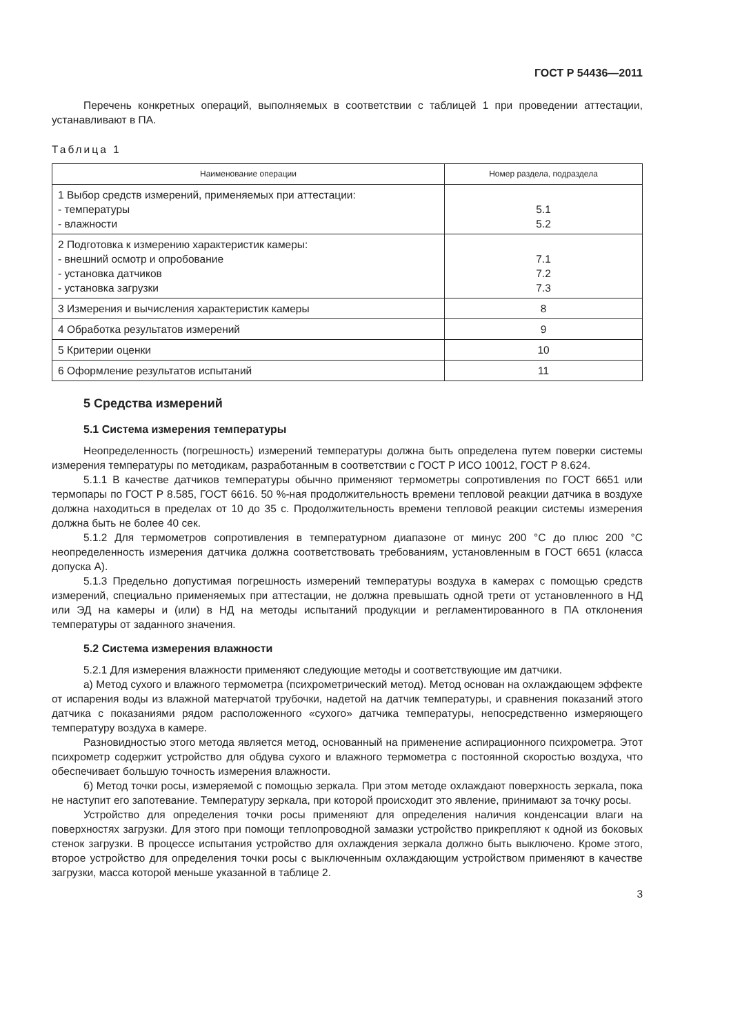ГОСТ Р 54436—2011
Перечень конкретных операций, выполняемых в соответствии с таблицей 1 при проведении аттестации, устанавливают в ПА.
Таблица 1
| Наименование операции | Номер раздела, подраздела |
| --- | --- |
| 1 Выбор средств измерений, применяемых при аттестации: - температуры - влажности | 5.1 5.2 |
| 2 Подготовка к измерению характеристик камеры: - внешний осмотр и опробование - установка датчиков - установка загрузки | 7.1 7.2 7.3 |
| 3 Измерения и вычисления характеристик камеры | 8 |
| 4 Обработка результатов измерений | 9 |
| 5 Критерии оценки | 10 |
| 6 Оформление результатов испытаний | 11 |
5 Средства измерений
5.1 Система измерения температуры
Неопределенность (погрешность) измерений температуры должна быть определена путем поверки системы измерения температуры по методикам, разработанным в соответствии с ГОСТ Р ИСО 10012, ГОСТ Р 8.624.
5.1.1 В качестве датчиков температуры обычно применяют термометры сопротивления по ГОСТ 6651 или термопары по ГОСТ Р 8.585, ГОСТ 6616. 50 %-ная продолжительность времени тепловой реакции датчика в воздухе должна находиться в пределах от 10 до 35 с. Продолжительность времени тепловой реакции системы измерения должна быть не более 40 сек.
5.1.2 Для термометров сопротивления в температурном диапазоне от минус 200 °С до плюс 200 °С неопределенность измерения датчика должна соответствовать требованиям, установленным в ГОСТ 6651 (класса допуска А).
5.1.3 Предельно допустимая погрешность измерений температуры воздуха в камерах с помощью средств измерений, специально применяемых при аттестации, не должна превышать одной трети от установленного в НД или ЭД на камеры и (или) в НД на методы испытаний продукции и регламентированного в ПА отклонения температуры от заданного значения.
5.2 Система измерения влажности
5.2.1 Для измерения влажности применяют следующие методы и соответствующие им датчики.
а) Метод сухого и влажного термометра (психрометрический метод). Метод основан на охлаждающем эффекте от испарения воды из влажной матерчатой трубочки, надетой на датчик температуры, и сравнения показаний этого датчика с показаниями рядом расположенного «сухого» датчика температуры, непосредственно измеряющего температуру воздуха в камере.
Разновидностью этого метода является метод, основанный на применение аспирационного психрометра. Этот психрометр содержит устройство для обдува сухого и влажного термометра с постоянной скоростью воздуха, что обеспечивает большую точность измерения влажности.
б) Метод точки росы, измеряемой с помощью зеркала. При этом методе охлаждают поверхность зеркала, пока не наступит его запотевание. Температуру зеркала, при которой происходит это явление, принимают за точку росы.
Устройство для определения точки росы применяют для определения наличия конденсации влаги на поверхностях загрузки. Для этого при помощи теплопроводной замазки устройство прикрепляют к одной из боковых стенок загрузки. В процессе испытания устройство для охлаждения зеркала должно быть выключено. Кроме этого, второе устройство для определения точки росы с выключенным охлаждающим устройством применяют в качестве загрузки, масса которой меньше указанной в таблице 2.
3